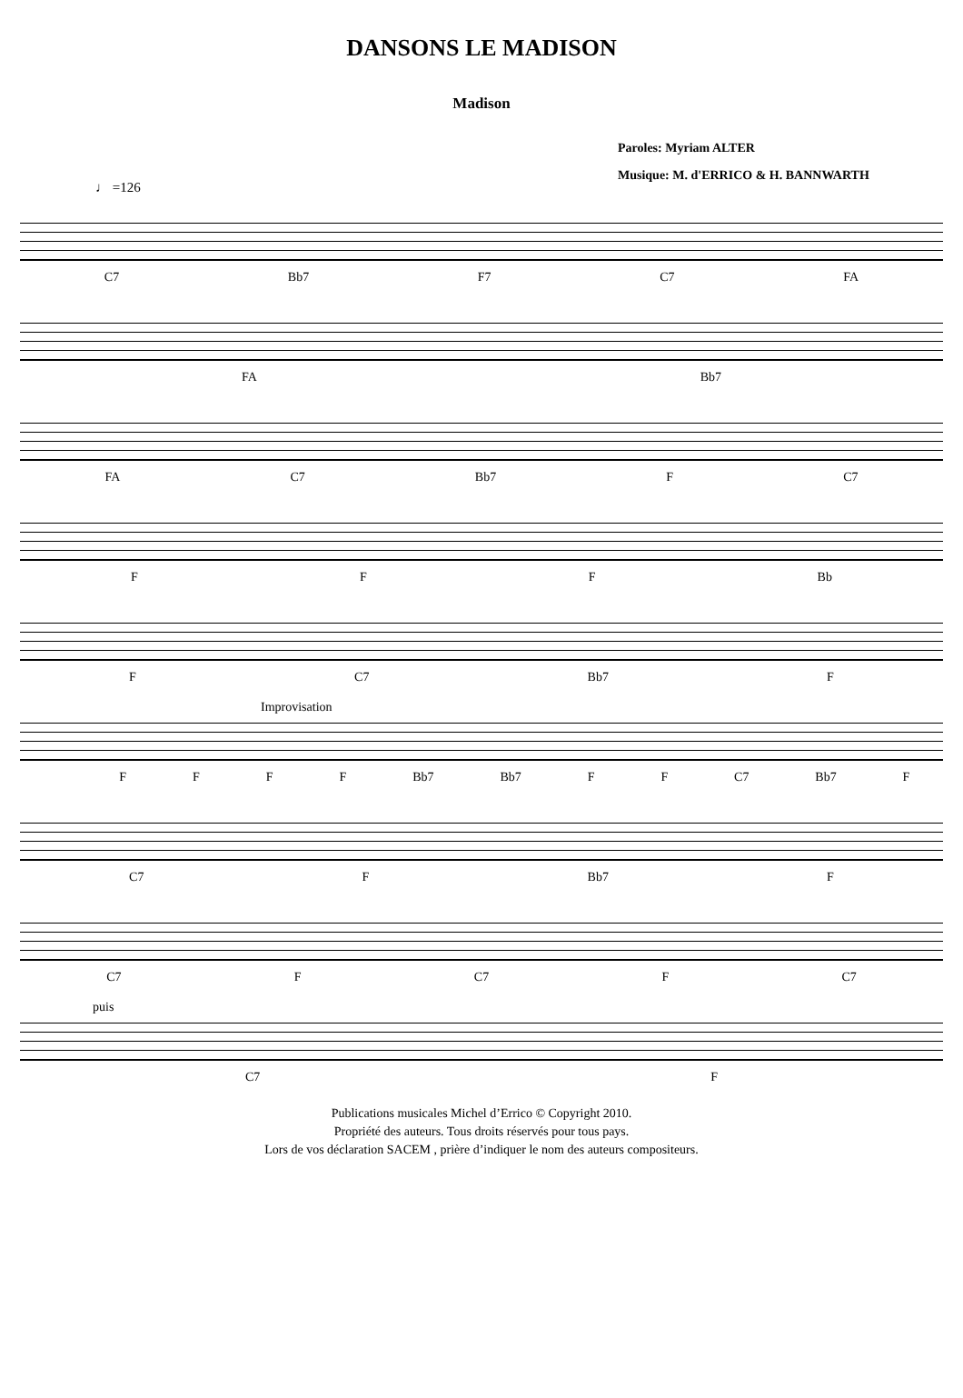DANSONS LE MADISON
Madison
Paroles: Myriam ALTER
Musique: M. d'ERRICO & H. BANNWARTH
♩ =126
C7 Bb7 F7 C7 FA
FA Bb7
FA C7 Bb7 F C7
FFF Bb
F C7 Bb7 F
Improvisation
FFFF Bb7 Bb7 F F C7 Bb7 F
C7 F Bb7 F
C7 F C7 F C7
puis
C7 F
Publications musicales Michel d’Errico © Copyright 2010.
Propriété des auteurs. Tous droits réservés pour tous pays.
Lors de vos déclaration SACEM , prière d’indiquer le nom des auteurs compositeurs.